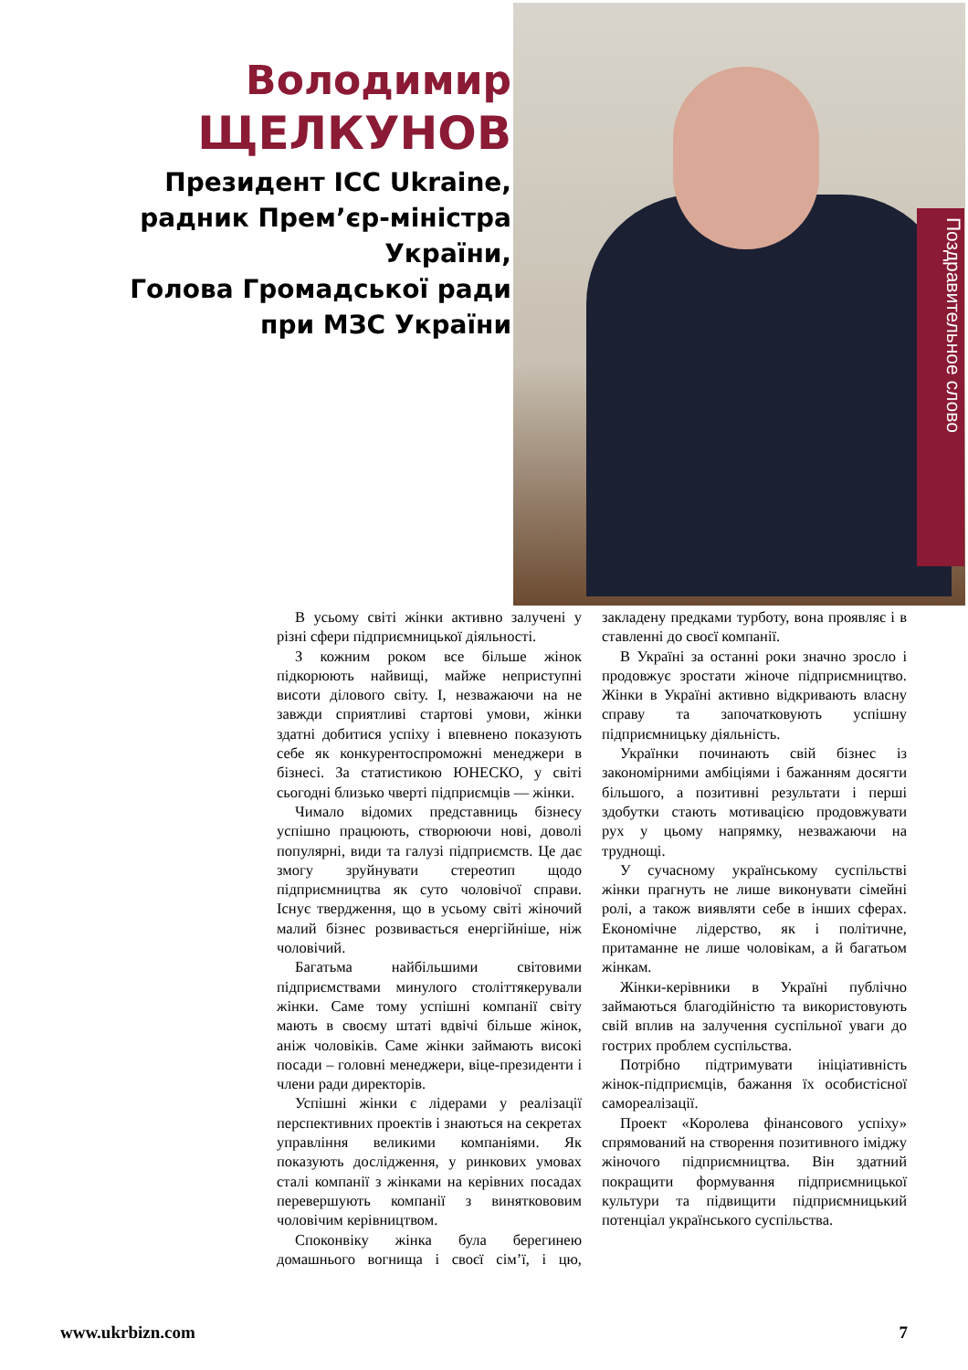Володимир
ЩЕЛКУНОВ
Президент ICC Ukraine,
радник Прем’єр-міністра
України,
Голова Громадської ради
при МЗС України
Поздравительное слово
В усьому світі жінки активно залучені у різні сфери підприємницької діяльності.
З кожним роком все більше жінок підкорюють найвищі, майже неприступні висоти ділового світу. І, незважаючи на не завжди сприятливі стартові умови, жінки здатні добитися успіху і впевнено показують себе як конкурентоспроможні менеджери в бізнесі. За статистикою ЮНЕСКО, у світі сьогодні близько чверті підприємців — жінки.
Чимало відомих представниць бізнесу успішно працюють, створюючи нові, доволі популярні, види та галузі підприємств. Це дає змогу зруйнувати стереотип щодо підприємництва як суто чоловічої справи. Існує твердження, що в усьому світі жіночий малий бізнес розвивається енергійніше, ніж чоловічий.
Багатьма найбільшими світовими підприємствами минулого століттякерували жінки. Саме тому успішні компанії світу мають в своєму штаті вдвічі більше жінок, аніж чоловіків. Саме жінки займають високі посади – головні менеджери, віце-президенти і члени ради директорів.
Успішні жінки є лідерами у реалізації перспективних проектів і знаються на секретах управління великими компаніями. Як показують дослідження, у ринкових умовах сталі компанії з жінками на керівних посадах перевершують компанії з виняткововим чоловічим керівництвом.
Споконвіку жінка була берегинею домашнього вогнища і своєї сім’ї, і цю, закладену предками турботу, вона проявляє і в ставленні до своєї компанії.
В Україні за останні роки значно зросло і продовжує зростати жіноче підприємництво. Жінки в Україні активно відкривають власну справу та започатковують успішну підприємницьку діяльність.
Українки починають свій бізнес із закономірними амбіціями і бажанням досягти більшого, а позитивні результати і перші здобутки стають мотивацією продовжувати рух у цьому напрямку, незважаючи на труднощі.
У сучасному українському суспільстві жінки прагнуть не лише виконувати сімейні ролі, а також виявляти себе в інших сферах. Економічне лідерство, як і політичне, притаманне не лише чоловікам, а й багатьом жінкам.
Жінки-керівники в Україні публічно займаються благодійністю та використовують свій вплив на залучення суспільної уваги до гострих проблем суспільства.
Потрібно підтримувати ініціативність жінок-підприємців, бажання їх особистісної самореалізації.
Проект «Королева фінансового успіху» спрямований на створення позитивного іміджу жіночого підприємництва. Він здатний покращити формування підприємницької культури та підвищити підприємницький потенціал українського суспільства.
www.ukrbizn.com 7